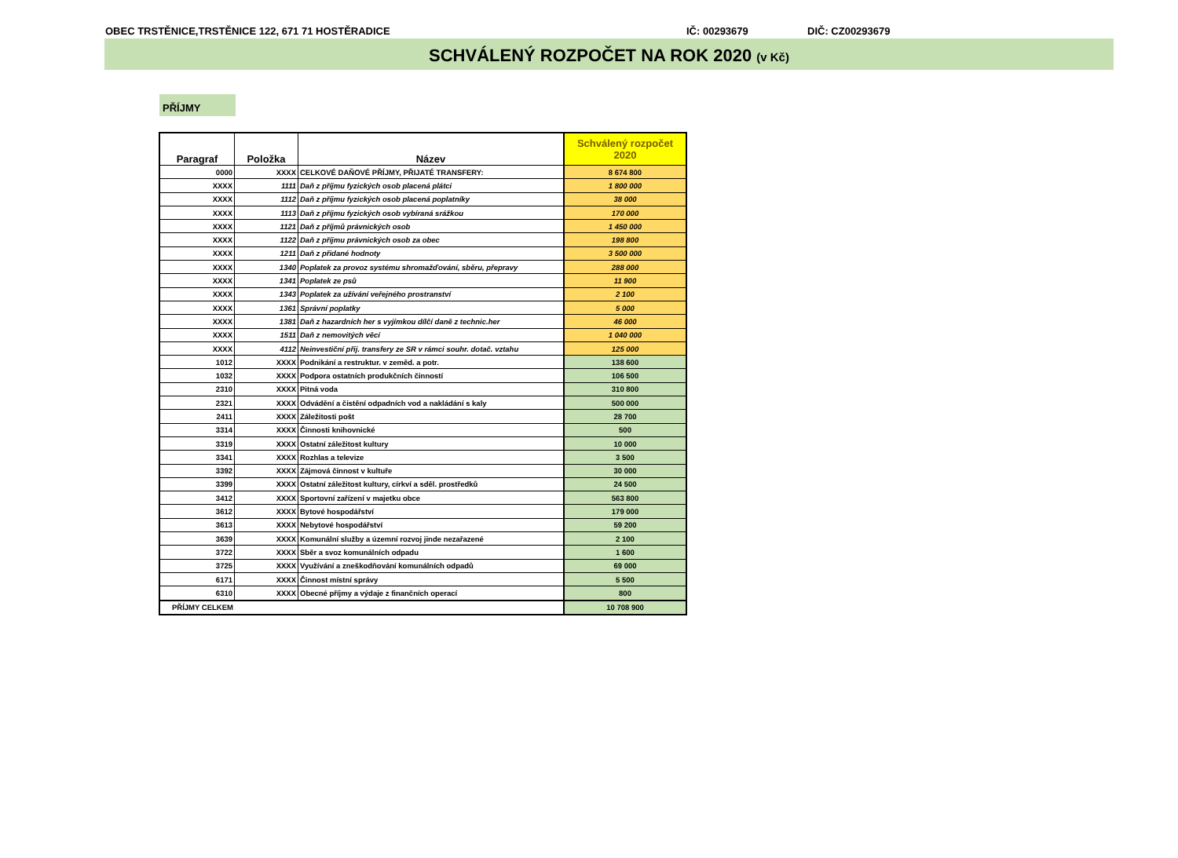OBEC TRSTĚNICE,TRSTĚNICE 122, 671 71 HOSTĚRADICE IČ: 00293679 DIČ: CZ00293679
SCHVÁLENÝ ROZPOČET NA ROK 2020 (v Kč)
PŘÍJMY
| Paragraf | Položka | Název | Schválený rozpočet 2020 |
| --- | --- | --- | --- |
| 0000 | XXXX | CELKOVÉ DAŇOVÉ PŘÍJMY, PŘIJATÉ TRANSFERY: | 8 674 800 |
| XXXX | 1111 | Daň z příjmu fyzických osob placená plátci | 1 800 000 |
| XXXX | 1112 | Daň z příjmu fyzických osob placená poplatníky | 38 000 |
| XXXX | 1113 | Daň z příjmu fyzických osob vybíraná srážkou | 170 000 |
| XXXX | 1121 | Daň z příjmů právnických osob | 1 450 000 |
| XXXX | 1122 | Daň z příjmu právnických osob za obec | 198 800 |
| XXXX | 1211 | Daň z přidané hodnoty | 3 500 000 |
| XXXX | 1340 | Poplatek za provoz systému shromažďování, sběru, přepravy | 288 000 |
| XXXX | 1341 | Poplatek ze psů | 11 900 |
| XXXX | 1343 | Poplatek za užívání veřejného prostranství | 2 100 |
| XXXX | 1361 | Správní poplatky | 5 000 |
| XXXX | 1381 | Daň z hazardních her s vyjímkou dílčí daně z technic.her | 46 000 |
| XXXX | 1511 | Daň z nemovitých věcí | 1 040 000 |
| XXXX | 4112 | Neinvestiční přij. transfery ze SR v rámci souhr. dotač. vztahu | 125 000 |
| 1012 | XXXX | Podnikání a restruktur. v zeměd. a potr. | 138 600 |
| 1032 | XXXX | Podpora ostatních produkčních činností | 106 500 |
| 2310 | XXXX | Pitná voda | 310 800 |
| 2321 | XXXX | Odvádění a čistění odpadních vod a nakládání s kaly | 500 000 |
| 2411 | XXXX | Záležitosti pošt | 28 700 |
| 3314 | XXXX | Činnosti knihovnické | 500 |
| 3319 | XXXX | Ostatní záležitost kultury | 10 000 |
| 3341 | XXXX | Rozhlas a televize | 3 500 |
| 3392 | XXXX | Zájmová činnost v kultuře | 30 000 |
| 3399 | XXXX | Ostatní záležitost kultury, církví a sděl. prostředků | 24 500 |
| 3412 | XXXX | Sportovní zařízení v majetku obce | 563 800 |
| 3612 | XXXX | Bytové hospodářství | 179 000 |
| 3613 | XXXX | Nebytové hospodářství | 59 200 |
| 3639 | XXXX | Komunální služby a územní rozvoj jinde nezařazené | 2 100 |
| 3722 | XXXX | Sběr a svoz komunálních odpadu | 1 600 |
| 3725 | XXXX | Využívání a zneškodňování komunálních odpadů | 69 000 |
| 6171 | XXXX | Činnost místní správy | 5 500 |
| 6310 | XXXX | Obecné příjmy a výdaje z finančních operací | 800 |
| PŘÍJMY CELKEM | | | 10 708 900 |